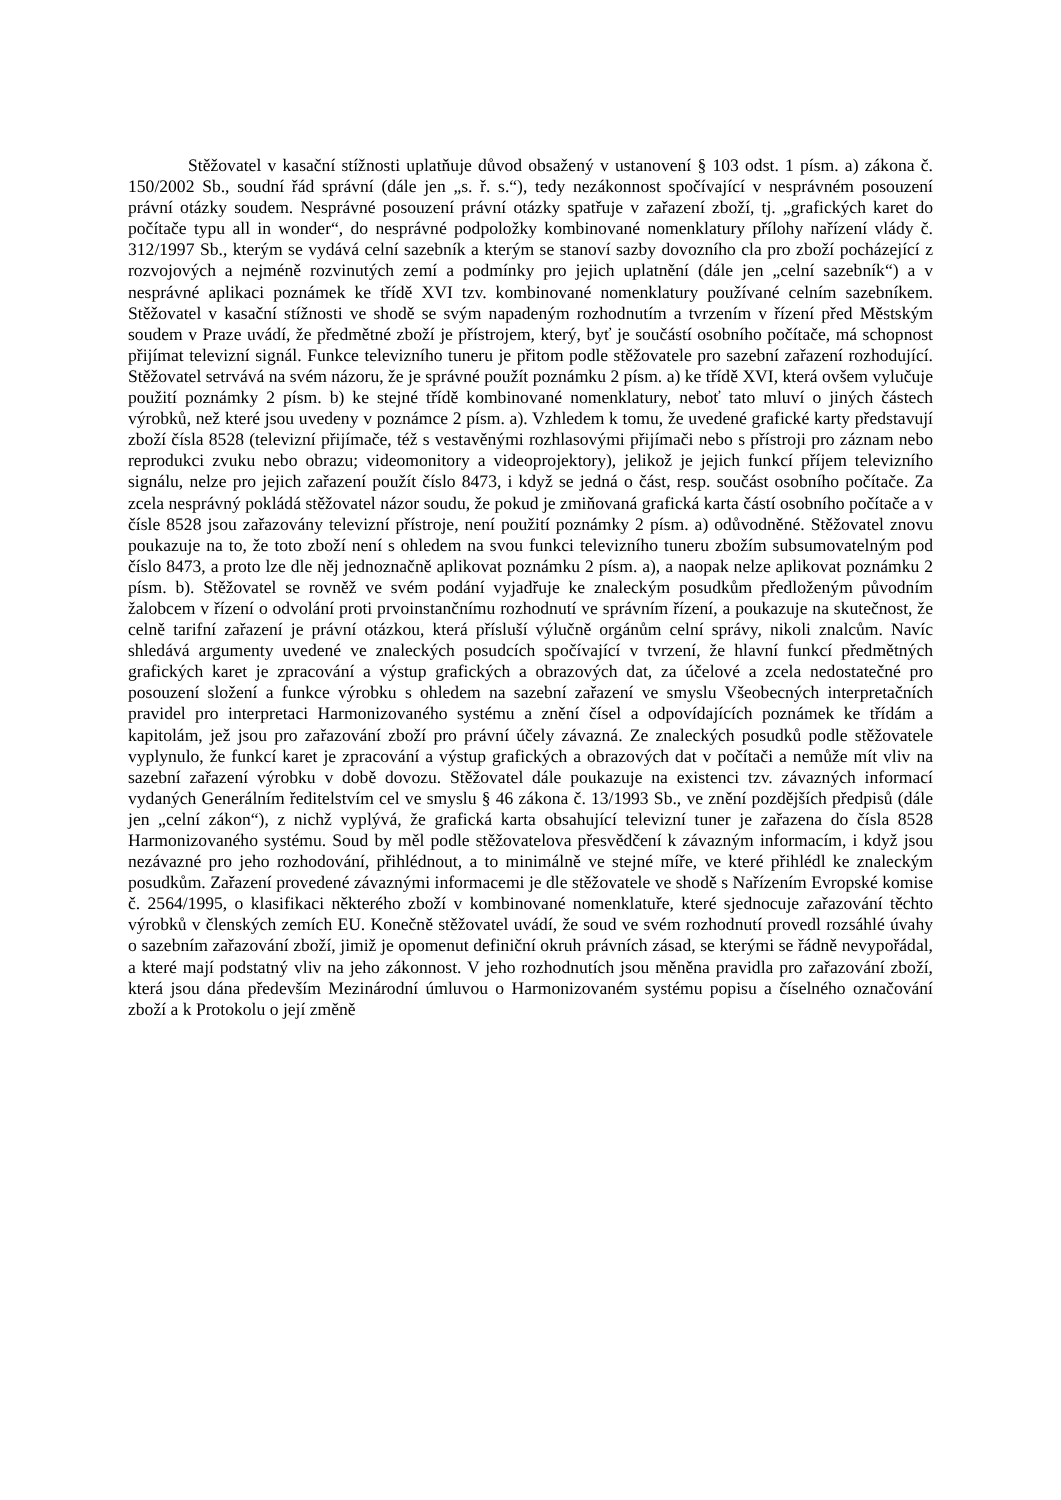Stěžovatel v kasační stížnosti uplatňuje důvod obsažený v ustanovení § 103 odst. 1 písm. a) zákona č. 150/2002 Sb., soudní řád správní (dále jen „s. ř. s.“), tedy nezákonnost spočívající v nesprávném posouzení právní otázky soudem. Nesprávné posouzení právní otázky spatřuje v zařazení zboží, tj. „grafických karet do počítače typu all in wonder“, do nesprávné podpoložky kombinované nomenklatury přílohy nařízení vlády č. 312/1997 Sb., kterým se vydává celní sazebník a kterým se stanoví sazby dovozního cla pro zboží pocházející z rozvojových a nejméně rozvinutých zemí a podmínky pro jejich uplatnění (dále jen „celní sazebník“) a v nesprávné aplikaci poznámek ke třídě XVI tzv. kombinované nomenklatury používané celním sazebníkem. Stěžovatel v kasační stížnosti ve shodě se svým napadeným rozhodnutím a tvrzením v řízení před Městským soudem v Praze uvádí, že předmětné zboží je přístrojem, který, byť je součástí osobního počítače, má schopnost přijímat televizní signál. Funkce televizního tuneru je přitom podle stěžovatele pro sazební zařazení rozhodující. Stěžovatel setrvává na svém názoru, že je správné použít poznámku 2 písm. a) ke třídě XVI, která ovšem vylučuje použití poznámky 2 písm. b) ke stejné třídě kombinované nomenklatury, neboť tato mluví o jiných částech výrobků, než které jsou uvedeny v poznámce 2 písm. a). Vzhledem k tomu, že uvedené grafické karty představují zboží čísla 8528 (televizní přijímače, též s vestavěnými rozhlasovými přijímači nebo s přístroji pro záznam nebo reprodukci zvuku nebo obrazu; videomonitory a videoprojektory), jelikož je jejich funkcí příjem televizního signálu, nelze pro jejich zařazení použít číslo 8473, i když se jedná o část, resp. součást osobního počítače. Za zcela nesprávný pokládá stěžovatel názor soudu, že pokud je zmiňovaná grafická karta částí osobního počítače a v čísle 8528 jsou zařazovány televizní přístroje, není použití poznámky 2 písm. a) odůvodněné. Stěžovatel znovu poukazuje na to, že toto zboží není s ohledem na svou funkci televizního tuneru zbožím subsumovatelným pod číslo 8473, a proto lze dle něj jednoznačně aplikovat poznámku 2 písm. a), a naopak nelze aplikovat poznámku 2 písm. b). Stěžovatel se rovněž ve svém podání vyjadřuje ke znaleckým posudkům předloženým původním žalobcem v řízení o odvolání proti prvoinstančnímu rozhodnutí ve správním řízení, a poukazuje na skutečnost, že celně tarifní zařazení je právní otázkou, která přísluší výlučně orgánům celní správy, nikoli znalcům. Navíc shledává argumenty uvedené ve znaleckých posudcích spočívající v tvrzení, že hlavní funkcí předmětných grafických karet je zpracování a výstup grafických a obrazových dat, za účelové a zcela nedostatečné pro posouzení složení a funkce výrobku s ohledem na sazební zařazení ve smyslu Všeobecných interpretačních pravidel pro interpretaci Harmonizovaného systému a znění čísel a odpovídajících poznámek ke třídám a kapitolám, jež jsou pro zařazování zboží pro právní účely závazná. Ze znaleckých posudků podle stěžovatele vyplynulo, že funkcí karet je zpracování a výstup grafických a obrazových dat v počítači a nemůže mít vliv na sazební zařazení výrobku v době dovozu. Stěžovatel dále poukazuje na existenci tzv. závazných informací vydaných Generálním ředitelstvím cel ve smyslu § 46 zákona č. 13/1993 Sb., ve znění pozdějších předpisů (dále jen „celní zákon“), z nichž vyplývá, že grafická karta obsahující televizní tuner je zařazena do čísla 8528 Harmonizovaného systému. Soud by měl podle stěžovatelova přesvědčení k závazným informacím, i když jsou nezávazné pro jeho rozhodování, přihlédnout, a to minimálně ve stejné míře, ve které přihlédl ke znaleckým posudkům. Zařazení provedené závaznými informacemi je dle stěžovatele ve shodě s Nařízením Evropské komise č. 2564/1995, o klasifikaci některého zboží v kombinované nomenklatuře, které sjednocuje zařazování těchto výrobků v členských zemích EU. Konečně stěžovatel uvádí, že soud ve svém rozhodnutí provedl rozsáhlé úvahy o sazebním zařazování zboží, jimiž je opomenut definiční okruh právních zásad, se kterými se řádně nevypořádal, a které mají podstatný vliv na jeho zákonnost. V jeho rozhodnutích jsou měněna pravidla pro zařazování zboží, která jsou dána především Mezinárodní úmluvou o Harmonizovaném systému popisu a číselného označování zboží a k Protokolu o její změně